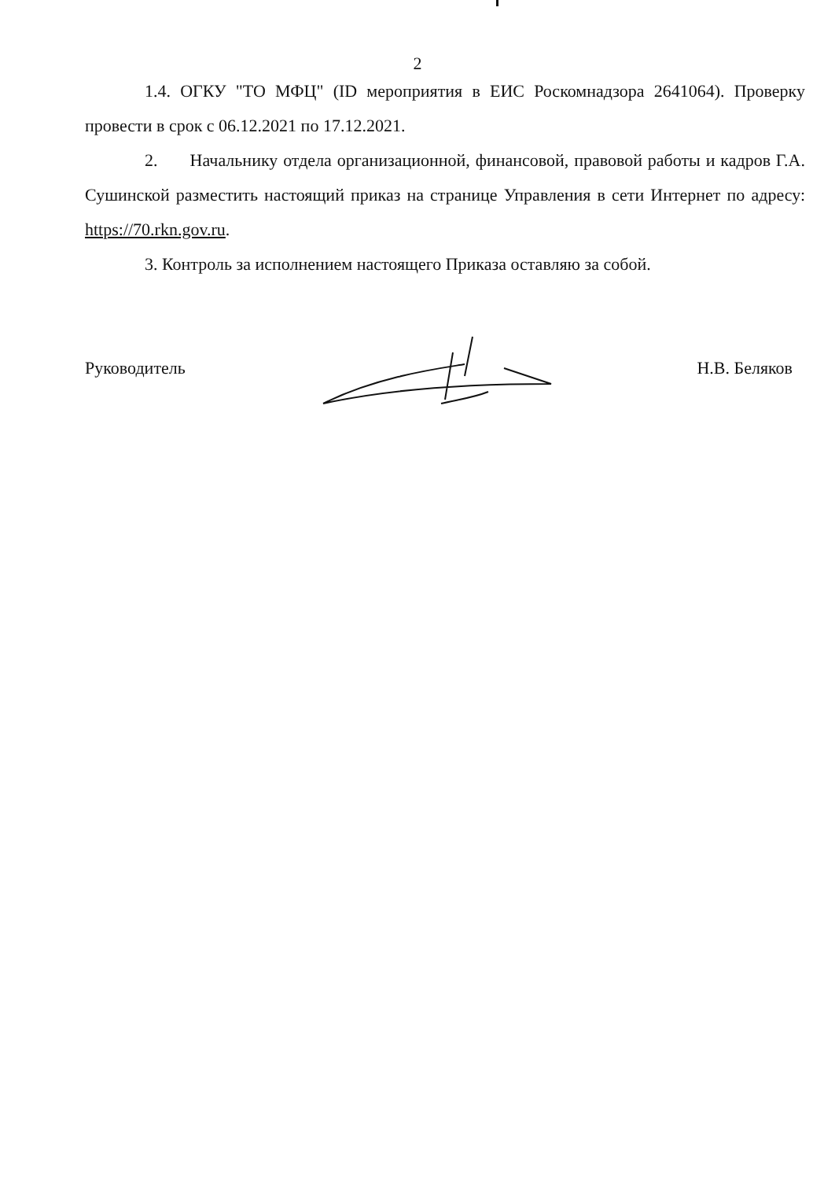2
1.4. ОГКУ "ТО МФЦ" (ID мероприятия в ЕИС Роскомнадзора 2641064). Проверку провести в срок с 06.12.2021 по 17.12.2021.
2. Начальнику отдела организационной, финансовой, правовой работы и кадров Г.А. Сушинской разместить настоящий приказ на странице Управления в сети Интернет по адресу: https://70.rkn.gov.ru.
3. Контроль за исполнением настоящего Приказа оставляю за собой.
Руководитель Н.В. Беляков